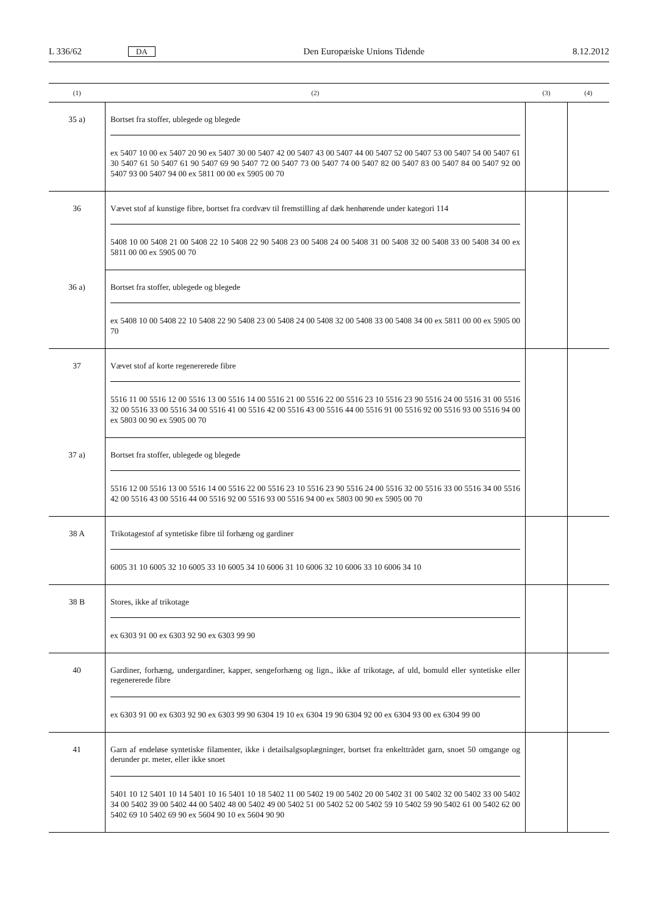L 336/62 DA Den Europæiske Unions Tidende 8.12.2012
| (1) | (2) | (3) | (4) |
| --- | --- | --- | --- |
| 35 a) | Bortset fra stoffer, ublegede og blegede ex 5407 10 00 ex 5407 20 90 ex 5407 30 00 5407 42 00 5407 43 00 5407 44 00 5407 52 00 5407 53 00 5407 54 00 5407 61 30 5407 61 50 5407 61 90 5407 69 90 5407 72 00 5407 73 00 5407 74 00 5407 82 00 5407 83 00 5407 84 00 5407 92 00 5407 93 00 5407 94 00 ex 5811 00 00 ex 5905 00 70 | | |
| 36 | Vævet stof af kunstige fibre, bortset fra cordvæv til fremstilling af dæk henhørende under kategori 114 5408 10 00 5408 21 00 5408 22 10 5408 22 90 5408 23 00 5408 24 00 5408 31 00 5408 32 00 5408 33 00 5408 34 00 ex 5811 00 00 ex 5905 00 70 | | |
| 36 a) | Bortset fra stoffer, ublegede og blegede ex 5408 10 00 5408 22 10 5408 22 90 5408 23 00 5408 24 00 5408 32 00 5408 33 00 5408 34 00 ex 5811 00 00 ex 5905 00 70 | | |
| 37 | Vævet stof af korte regenererede fibre 5516 11 00 5516 12 00 5516 13 00 5516 14 00 5516 21 00 5516 22 00 5516 23 10 5516 23 90 5516 24 00 5516 31 00 5516 32 00 5516 33 00 5516 34 00 5516 41 00 5516 42 00 5516 43 00 5516 44 00 5516 91 00 5516 92 00 5516 93 00 5516 94 00 ex 5803 00 90 ex 5905 00 70 | | |
| 37 a) | Bortset fra stoffer, ublegede og blegede 5516 12 00 5516 13 00 5516 14 00 5516 22 00 5516 23 10 5516 23 90 5516 24 00 5516 32 00 5516 33 00 5516 34 00 5516 42 00 5516 43 00 5516 44 00 5516 92 00 5516 93 00 5516 94 00 ex 5803 00 90 ex 5905 00 70 | | |
| 38 A | Trikotagestof af syntetiske fibre til forhæng og gardiner 6005 31 10 6005 32 10 6005 33 10 6005 34 10 6006 31 10 6006 32 10 6006 33 10 6006 34 10 | | |
| 38 B | Stores, ikke af trikotage ex 6303 91 00 ex 6303 92 90 ex 6303 99 90 | | |
| 40 | Gardiner, forhæng, undergardiner, kapper, sengeforhæng og lign., ikke af trikotage, af uld, bomuld eller syntetiske eller regenererede fibre ex 6303 91 00 ex 6303 92 90 ex 6303 99 90 6304 19 10 ex 6304 19 90 6304 92 00 ex 6304 93 00 ex 6304 99 00 | | |
| 41 | Garn af endeløse syntetiske filamenter, ikke i detailsalgsoplægninger, bortset fra enkelttrådet garn, snoet 50 omgange og derunder pr. meter, eller ikke snoet 5401 10 12 5401 10 14 5401 10 16 5401 10 18 5402 11 00 5402 19 00 5402 20 00 5402 31 00 5402 32 00 5402 33 00 5402 34 00 5402 39 00 5402 44 00 5402 48 00 5402 49 00 5402 51 00 5402 52 00 5402 59 10 5402 59 90 5402 61 00 5402 62 00 5402 69 10 5402 69 90 ex 5604 90 10 ex 5604 90 90 | | |